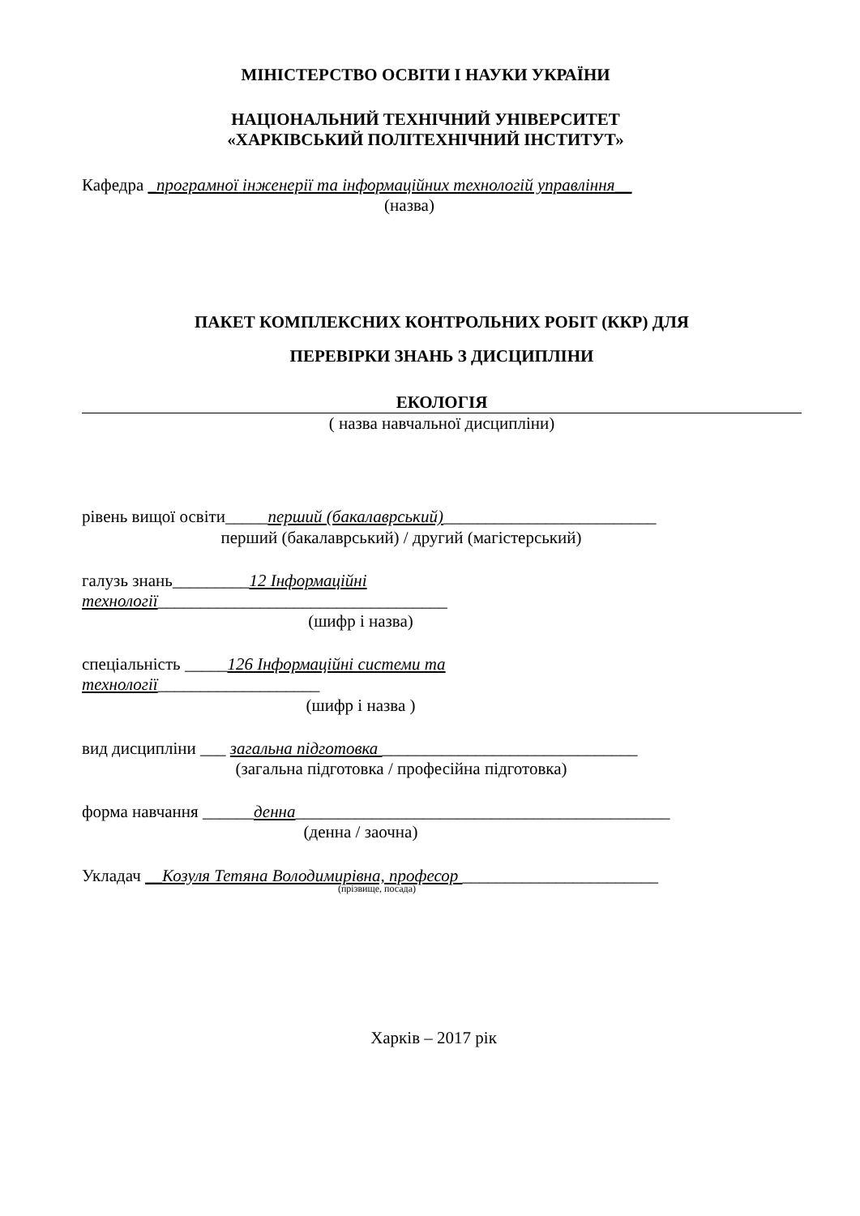МІНІСТЕРСТВО ОСВІТИ І НАУКИ УКРАЇНИ
НАЦІОНАЛЬНИЙ ТЕХНІЧНИЙ УНІВЕРСИТЕТ
«ХАРКІВСЬКИЙ ПОЛІТЕХНІЧНИЙ ІНСТИТУТ»
Кафедра _програмної інженерії та інформаційних технологій управління__
(назва)
ПАКЕТ КОМПЛЕКСНИХ КОНТРОЛЬНИХ РОБІТ (ККР) ДЛЯ
ПЕРЕВІРКИ ЗНАНЬ З ДИСЦИПЛІНИ
ЕКОЛОГІЯ
( назва навчальної дисципліни)
рівень вищої освіти_____перший (бакалаврський)_________________________
перший (бакалаврський) / другий (магістерський)
галузь знань_________12 Інформаційні
технології__________________________________
(шифр і назва)
спеціальність _____126 Інформаційні системи та
технології___________________
(шифр і назва )
вид дисципліни ___ загальна підготовка ______________________________
(загальна підготовка / професійна підготовка)
форма навчання ______денна____________________________________________
(денна / заочна)
Укладач __Козуля Тетяна Володимирівна, професор _______________________
(прізвище, посада)
Харків – 2017 рік